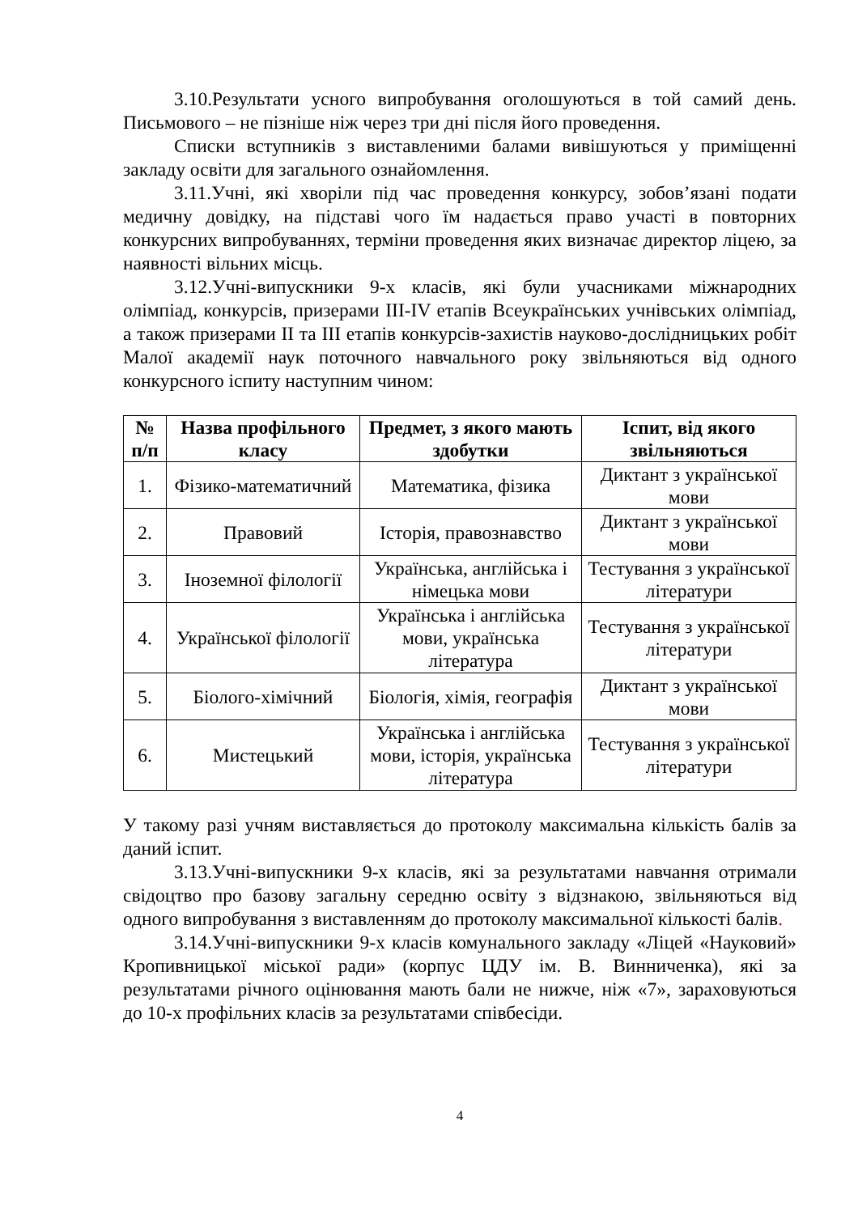3.10.Результати усного випробування оголошуються в той самий день. Письмового – не пізніше ніж через три дні після його проведення.
Списки вступників з виставленими балами вивішуються у приміщенні закладу освіти для загального ознайомлення.
3.11.Учні, які хворіли під час проведення конкурсу, зобов’язані подати медичну довідку, на підставі чого їм надається право участі в повторних конкурсних випробуваннях, терміни проведення яких визначає директор ліцею, за наявності вільних місць.
3.12.Учні-випускники 9-х класів, які були учасниками міжнародних олімпіад, конкурсів, призерами ІІІ-ІV етапів Всеукраїнських учнівських олімпіад, а також призерами ІІ та ІІІ етапів конкурсів-захистів науково-дослідницьких робіт Малої академії наук поточного навчального року звільняються від одного конкурсного іспиту наступним чином:
| № п/п | Назва профільного класу | Предмет, з якого мають здобутки | Іспит, від якого звільняються |
| --- | --- | --- | --- |
| 1. | Фізико-математичний | Математика, фізика | Диктант з української мови |
| 2. | Правовий | Історія, правознавство | Диктант з української мови |
| 3. | Іноземної філології | Українська, англійська і німецька мови | Тестування з української літератури |
| 4. | Української філології | Українська і англійська мови, українська література | Тестування з української літератури |
| 5. | Біолого-хімічний | Біологія, хімія, географія | Диктант з української мови |
| 6. | Мистецький | Українська і англійська мови, історія, українська література | Тестування з української літератури |
У такому разі учням виставляється до протоколу максимальна кількість балів за даний іспит.
3.13.Учні-випускники 9-х класів, які за результатами навчання отримали свідоцтво про базову загальну середню освіту з відзнакою, звільняються від одного випробування з виставленням до протоколу максимальної кількості балів.
3.14.Учні-випускники 9-х класів комунального закладу «Ліцей «Науковий» Кропивницької міської ради» (корпус ЦДУ ім. В. Винниченка), які за результатами річного оцінювання мають бали не нижче, ніж «7», зараховуються до 10-х профільних класів за результатами співбесіди.
4